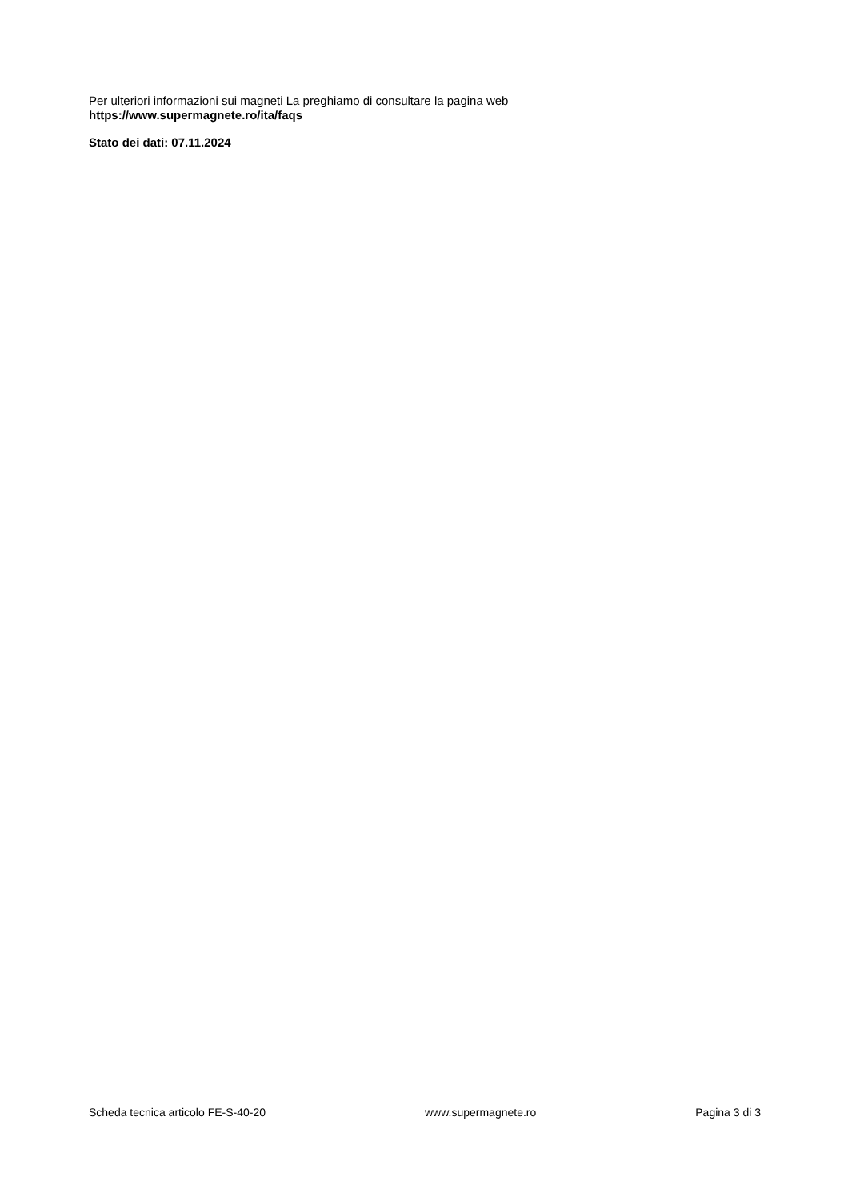Per ulteriori informazioni sui magneti La preghiamo di consultare la pagina web
https://www.supermagnete.ro/ita/faqs
Stato dei dati: 07.11.2024
Scheda tecnica articolo FE-S-40-20 www.supermagnete.ro Pagina 3 di 3